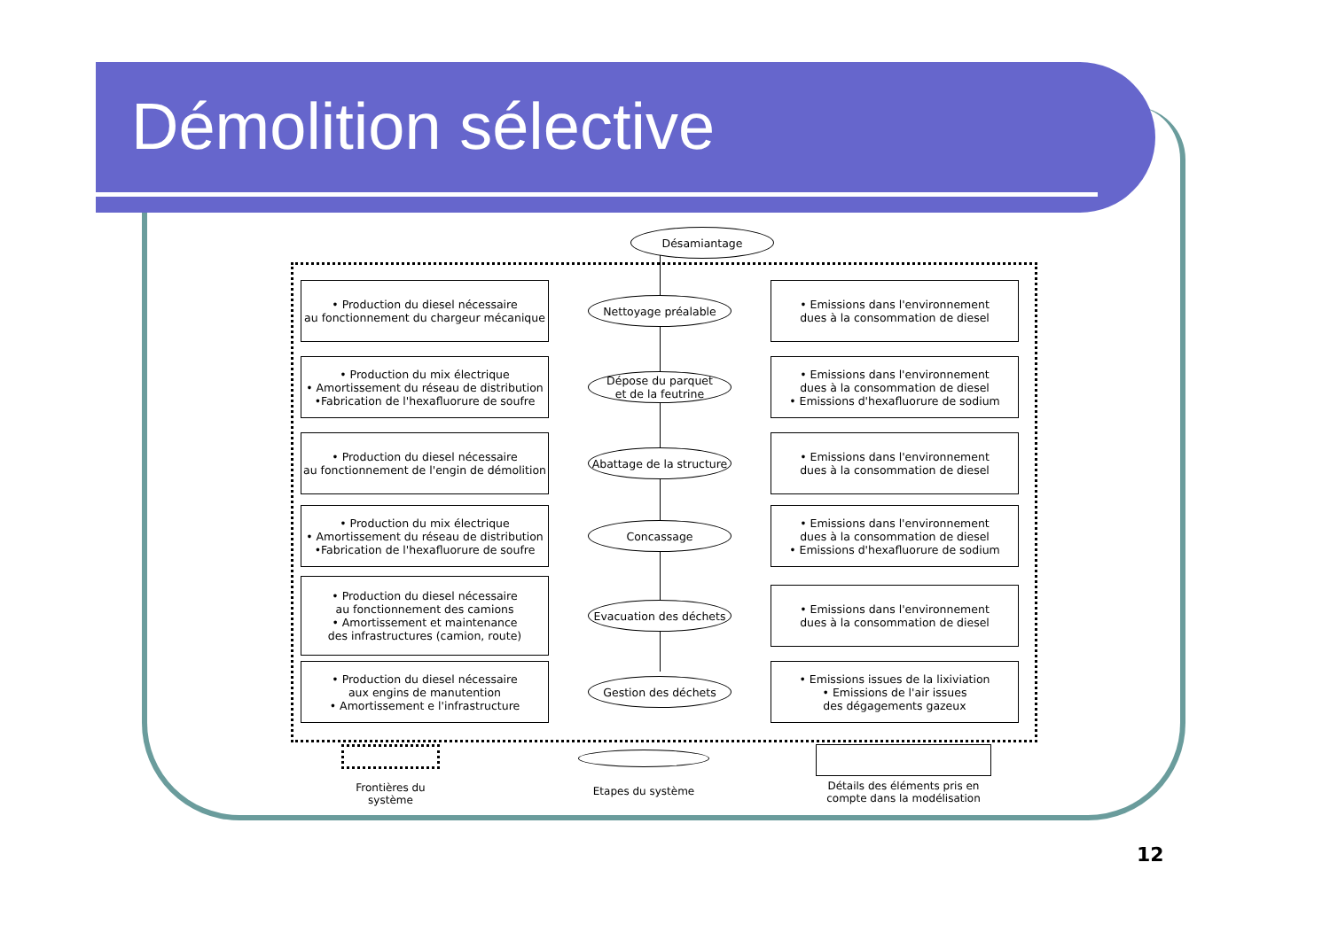Démolition sélective
Désamiantage
• Production du diesel nécessaire
au fonctionnement du chargeur mécanique
Nettoyage préalable
• Emissions dans l'environnement
dues à la consommation de diesel
• Production du mix électrique
• Amortissement du réseau de distribution
•Fabrication de l'hexafluorure de soufre
Dépose du parquet
et de la feutrine
• Emissions dans l'environnement
dues à la consommation de diesel
• Emissions d'hexafluorure de sodium
• Production du diesel nécessaire
au fonctionnement de l'engin de démolition
Abattage de la structure
• Emissions dans l'environnement
dues à la consommation de diesel
• Production du mix électrique
• Amortissement du réseau de distribution
•Fabrication de l'hexafluorure de soufre
Concassage
• Emissions dans l'environnement
dues à la consommation de diesel
• Emissions d'hexafluorure de sodium
• Production du diesel nécessaire
au fonctionnement des camions
• Amortissement et maintenance
des infrastructures (camion, route)
Evacuation des déchets
• Emissions dans l'environnement
dues à la consommation de diesel
• Production du diesel nécessaire
aux engins de manutention
• Amortissement e l'infrastructure
Gestion des déchets
• Emissions issues de la lixiviation
• Emissions de l'air issues
des dégagements gazeux
Frontières du
système
Etapes du système
Détails des éléments pris en
compte dans la modélisation
12